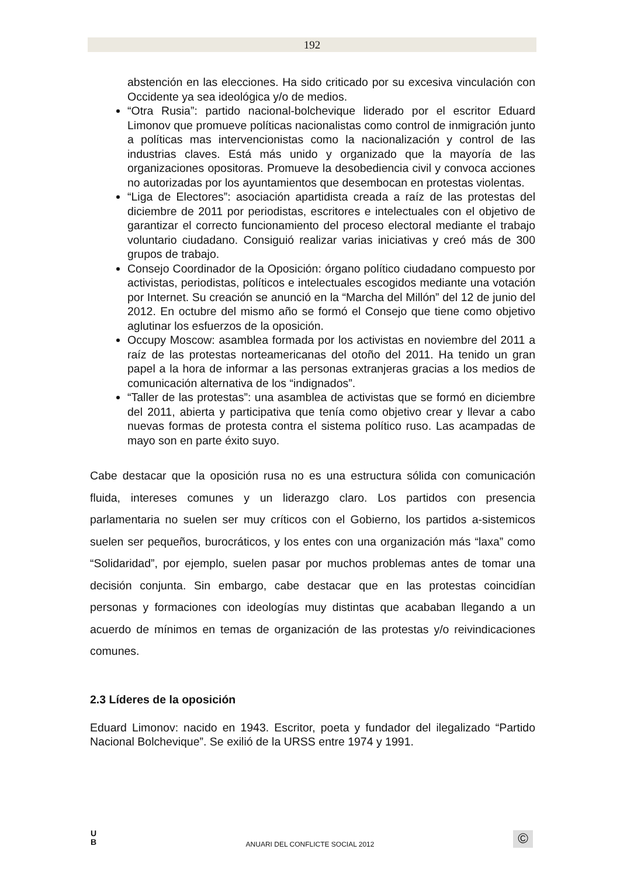192
abstención en las elecciones. Ha sido criticado por su excesiva vinculación con Occidente ya sea ideológica y/o de medios.
“Otra Rusia”: partido nacional-bolchevique liderado por el escritor Eduard Limonov que promueve políticas nacionalistas como control de inmigración junto a políticas mas intervencionistas como la nacionalización y control de las industrias claves. Está más unido y organizado que la mayoría de las organizaciones opositoras. Promueve la desobediencia civil y convoca acciones no autorizadas por los ayuntamientos que desembocan en protestas violentas.
“Liga de Electores”: asociación apartidista creada a raíz de las protestas del diciembre de 2011 por periodistas, escritores e intelectuales con el objetivo de garantizar el correcto funcionamiento del proceso electoral mediante el trabajo voluntario ciudadano. Consiguió realizar varias iniciativas y creó más de 300 grupos de trabajo.
Consejo Coordinador de la Oposición: órgano político ciudadano compuesto por activistas, periodistas, políticos e intelectuales escogidos mediante una votación por Internet. Su creación se anunció en la “Marcha del Millón” del 12 de junio del 2012. En octubre del mismo año se formó el Consejo que tiene como objetivo aglutinar los esfuerzos de la oposición.
Occupy Moscow: asamblea formada por los activistas en noviembre del 2011 a raíz de las protestas norteamericanas del otoño del 2011. Ha tenido un gran papel a la hora de informar a las personas extranjeras gracias a los medios de comunicación alternativa de los “indignados”.
“Taller de las protestas”: una asamblea de activistas que se formó en diciembre del 2011, abierta y participativa que tenía como objetivo crear y llevar a cabo nuevas formas de protesta contra el sistema político ruso. Las acampadas de mayo son en parte éxito suyo.
Cabe destacar que la oposición rusa no es una estructura sólida con comunicación fluida, intereses comunes y un liderazgo claro. Los partidos con presencia parlamentaria no suelen ser muy críticos con el Gobierno, los partidos a-sistemicos suelen ser pequeños, burocráticos, y los entes con una organización más “laxa” como “Solidaridad”, por ejemplo, suelen pasar por muchos problemas antes de tomar una decisión conjunta. Sin embargo, cabe destacar que en las protestas coincidían personas y formaciones con ideologías muy distintas que acababan llegando a un acuerdo de mínimos en temas de organización de las protestas y/o reivindicaciones comunes.
2.3 Líderes de la oposición
Eduard Limonov: nacido en 1943. Escritor, poeta y fundador del ilegalizado “Partido Nacional Bolchevique”. Se exilió de la URSS entre 1974 y 1991.
U
B
ANUARI DEL CONFLICTE SOCIAL 2012 ©